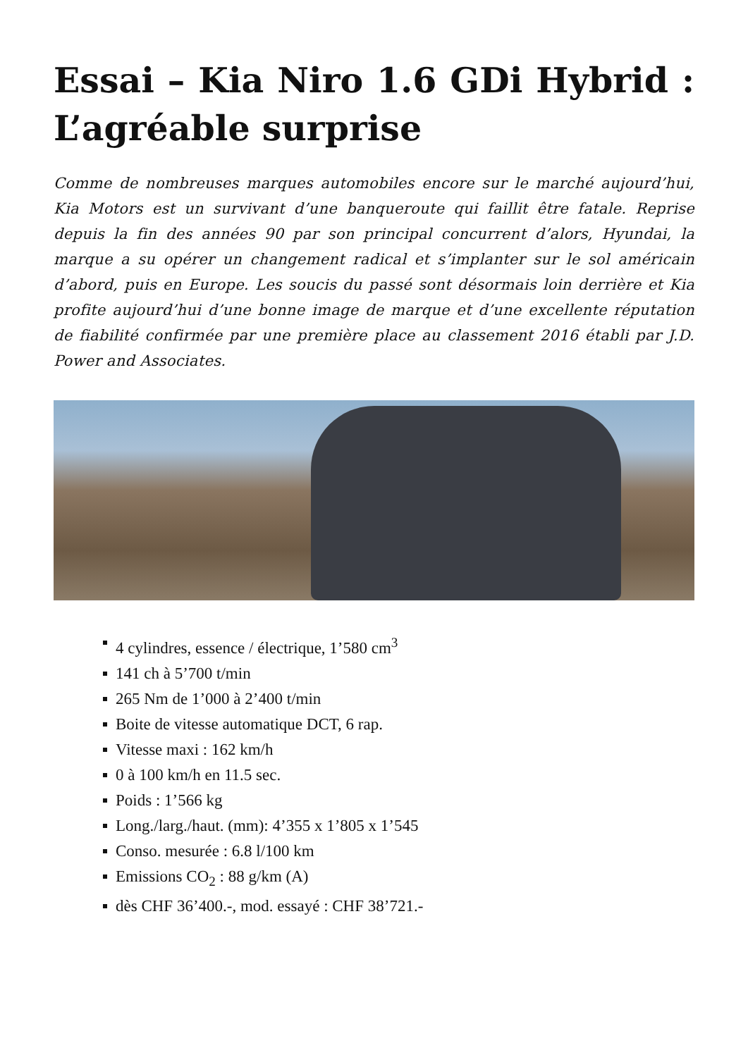Essai – Kia Niro 1.6 GDi Hybrid : L’agréable surprise
Comme de nombreuses marques automobiles encore sur le marché aujourd’hui, Kia Motors est un survivant d’une banqueroute qui faillit être fatale. Reprise depuis la fin des années 90 par son principal concurrent d’alors, Hyundai, la marque a su opérer un changement radical et s’implanter sur le sol américain d’abord, puis en Europe. Les soucis du passé sont désormais loin derrière et Kia profite aujourd’hui d’une bonne image de marque et d’une excellente réputation de fiabilité confirmée par une première place au classement 2016 établi par J.D. Power and Associates.
4 cylindres, essence / électrique, 1’580 cm<sup>3</sup>
141 ch à 5’700 t/min
265 Nm de 1’000 à 2’400 t/min
Boite de vitesse automatique DCT, 6 rap.
Vitesse maxi : 162 km/h
0 à 100 km/h en 11.5 sec.
Poids : 1’566 kg
Long./larg./haut. (mm): 4’355 x 1’805 x 1’545
Conso. mesurée : 6.8 l/100 km
Emissions CO<sub>2</sub> : 88 g/km (A)
dès CHF 36’400.-, mod. essayé : CHF 38’721.-